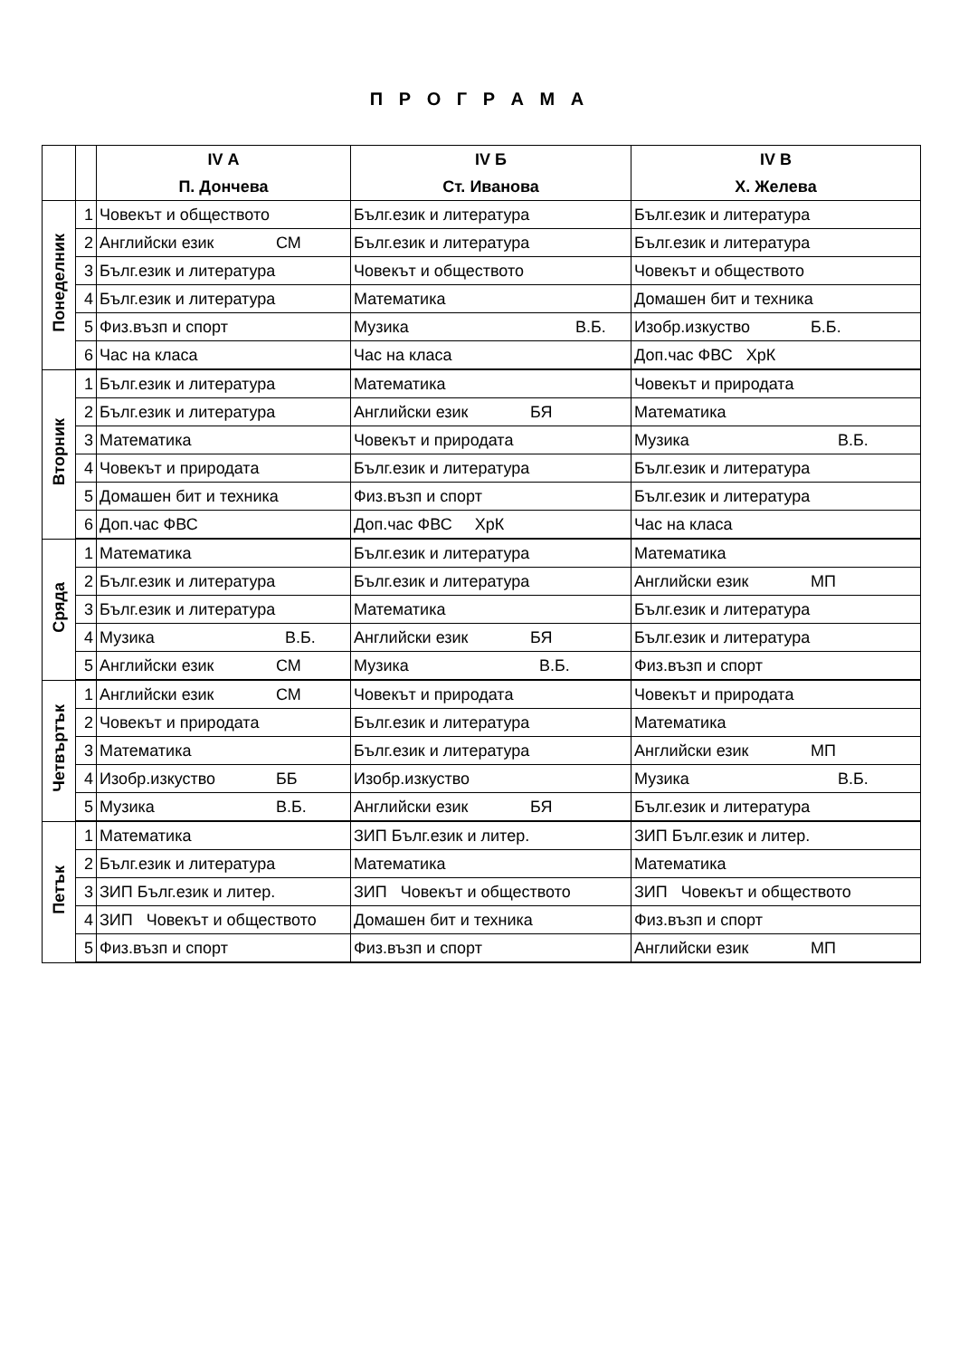П Р О Г Р А М А
| | | IV А | IV Б | IV В |
| --- | --- | --- | --- | --- |
| | | П. Дончева | Ст. Иванова | Х. Желева |
| Понеделник | 1 | Човекът и обществото | Бълг.език и литература | Бълг.език и литература |
| | 2 | Английски език СМ | Бълг.език и литература | Бълг.език и литература |
| | 3 | Бълг.език и литература | Човекът и обществото | Човекът и обществото |
| | 4 | Бълг.език и литература | Математика | Домашен бит и техника |
| | 5 | Физ.възп и спорт | Музика В.Б. | Изобр.изкуство Б.Б. |
| | 6 | Час на класа | Час на класа | Доп.час ФВС ХрК |
| Вторник | 1 | Бълг.език и литература | Математика | Човекът и природата |
| | 2 | Бълг.език и литература | Английски език БЯ | Математика |
| | 3 | Математика | Човекът и природата | Музика В.Б. |
| | 4 | Човекът и природата | Бълг.език и литература | Бълг.език и литература |
| | 5 | Домашен бит и техника | Физ.възп и спорт | Бълг.език и литература |
| | 6 | Доп.час ФВС | Доп.час ФВС ХрК | Час на класа |
| Сряда | 1 | Математика | Бълг.език и литература | Математика |
| | 2 | Бълг.език и литература | Бълг.език и литература | Английски език МП |
| | 3 | Бълг.език и литература | Математика | Бълг.език и литература |
| | 4 | Музика В.Б. | Английски език БЯ | Бълг.език и литература |
| | 5 | Английски език СМ | Музика В.Б. | Физ.възп и спорт |
| Четвъртък | 1 | Английски език СМ | Човекът и природата | Човекът и природата |
| | 2 | Човекът и природата | Бълг.език и литература | Математика |
| | 3 | Математика | Бълг.език и литература | Английски език МП |
| | 4 | Изобр.изкуство ББ | Изобр.изкуство | Музика В.Б. |
| | 5 | Музика В.Б. | Английски език БЯ | Бълг.език и литература |
| Петък | 1 | Математика | ЗИП Бълг.език и литер. | ЗИП Бълг.език и литер. |
| | 2 | Бълг.език и литература | Математика | Математика |
| | 3 | ЗИП Бълг.език и литер. | ЗИП Човекът и обществото | ЗИП Човекът и обществото |
| | 4 | ЗИП Човекът и обществото | Домашен бит и техника | Физ.възп и спорт |
| | 5 | Физ.възп и спорт | Физ.възп и спорт | Английски език МП |